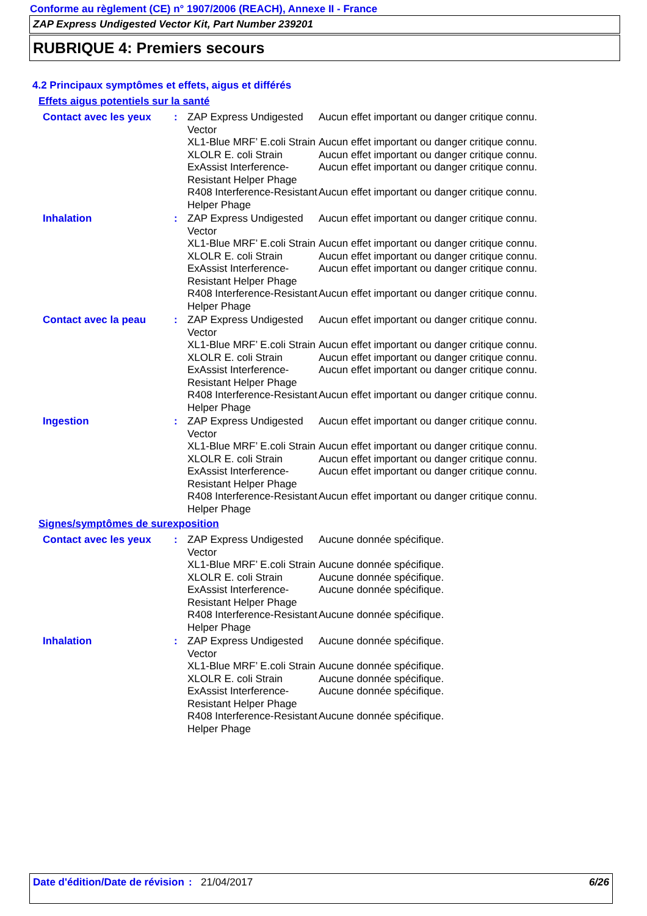Conforme au règlement (CE) n° 1907/2006 (REACH), Annexe II - France
ZAP Express Undigested Vector Kit, Part Number 239201
RUBRIQUE 4: Premiers secours
4.2 Principaux symptômes et effets, aigus et différés
Effets aigus potentiels sur la santé
| Contact avec les yeux | : | ZAP Express Undigested Vector | Aucun effet important ou danger critique connu. |
| | | XL1-Blue MRF’ E.coli Strain | Aucun effet important ou danger critique connu. |
| | | XLOLR E. coli Strain | Aucun effet important ou danger critique connu. |
| | | ExAssist Interference-Resistant Helper Phage | Aucun effet important ou danger critique connu. |
| | | R408 Interference-Resistant Helper Phage | Aucun effet important ou danger critique connu. |
| Inhalation | : | ZAP Express Undigested Vector | Aucun effet important ou danger critique connu. |
| | | XL1-Blue MRF’ E.coli Strain | Aucun effet important ou danger critique connu. |
| | | XLOLR E. coli Strain | Aucun effet important ou danger critique connu. |
| | | ExAssist Interference-Resistant Helper Phage | Aucun effet important ou danger critique connu. |
| | | R408 Interference-Resistant Helper Phage | Aucun effet important ou danger critique connu. |
| Contact avec la peau | : | ZAP Express Undigested Vector | Aucun effet important ou danger critique connu. |
| | | XL1-Blue MRF’ E.coli Strain | Aucun effet important ou danger critique connu. |
| | | XLOLR E. coli Strain | Aucun effet important ou danger critique connu. |
| | | ExAssist Interference-Resistant Helper Phage | Aucun effet important ou danger critique connu. |
| | | R408 Interference-Resistant Helper Phage | Aucun effet important ou danger critique connu. |
| Ingestion | : | ZAP Express Undigested Vector | Aucun effet important ou danger critique connu. |
| | | XL1-Blue MRF’ E.coli Strain | Aucun effet important ou danger critique connu. |
| | | XLOLR E. coli Strain | Aucun effet important ou danger critique connu. |
| | | ExAssist Interference-Resistant Helper Phage | Aucun effet important ou danger critique connu. |
| | | R408 Interference-Resistant Helper Phage | Aucun effet important ou danger critique connu. |
Signes/symptômes de surexposition
| Contact avec les yeux | : | ZAP Express Undigested Vector | Aucune donnée spécifique. |
| | | XL1-Blue MRF’ E.coli Strain | Aucune donnée spécifique. |
| | | XLOLR E. coli Strain | Aucune donnée spécifique. |
| | | ExAssist Interference-Resistant Helper Phage | Aucune donnée spécifique. |
| | | R408 Interference-Resistant Helper Phage | Aucune donnée spécifique. |
| Inhalation | : | ZAP Express Undigested Vector | Aucune donnée spécifique. |
| | | XL1-Blue MRF’ E.coli Strain | Aucune donnée spécifique. |
| | | XLOLR E. coli Strain | Aucune donnée spécifique. |
| | | ExAssist Interference-Resistant Helper Phage | Aucune donnée spécifique. |
| | | R408 Interference-Resistant Helper Phage | Aucune donnée spécifique. |
Date d'édition/Date de révision
: 21/04/2017 6/26